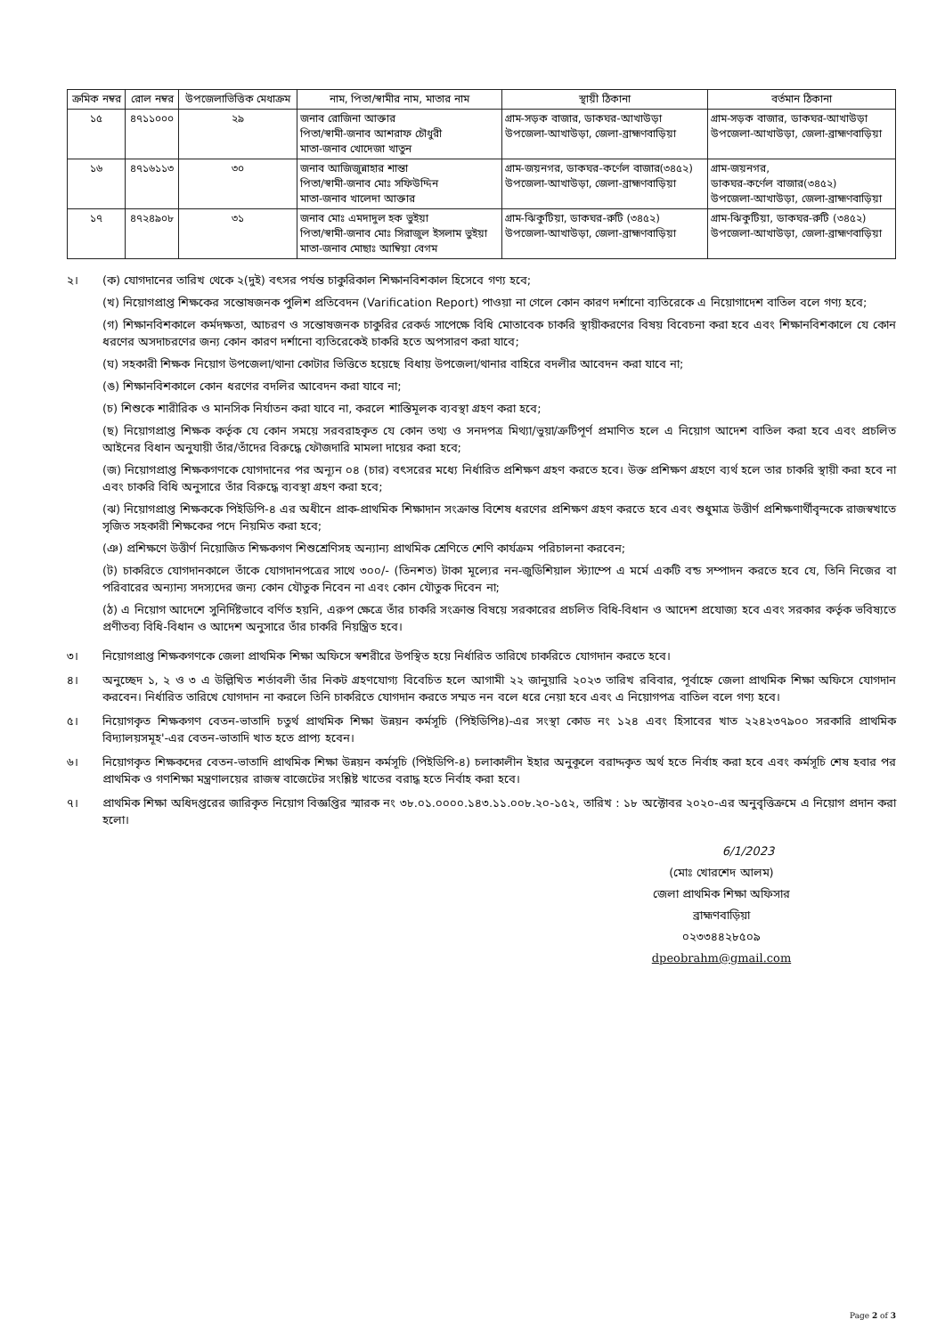| ক্রমিক নম্বর | রোল নম্বর | উপজেলাভিত্তিক মেধাক্রম | নাম, পিতা/স্বামীর নাম, মাতার নাম | স্থায়ী ঠিকানা | বর্তমান ঠিকানা |
| --- | --- | --- | --- | --- | --- |
| ১৫ | ৪৭১১০০০ | ২৯ | জনাব রোজিনা আক্তার পিতা/স্বামী-জনাব আশরাফ চৌধুরী মাতা-জনাব খোদেজা খাতুন | গ্রাম-সড়ক বাজার, ডাকঘর-আখাউড়া উপজেলা-আখাউড়া, জেলা-ব্রাহ্মণবাড়িয়া | গ্রাম-সড়ক বাজার, ডাকঘর-আখাউড়া উপজেলা-আখাউড়া, জেলা-ব্রাহ্মণবাড়িয়া |
| ১৬ | ৪৭১৬১১৩ | ৩০ | জনাব আজিজুন্নাহার শান্তা পিতা/স্বামী-জনাব মোঃ সফিউদ্দিন মাতা-জনাব খালেদা আক্তার | গ্রাম-জয়নগর, ডাকঘর-কর্ণেল বাজার(৩৪৫২) উপজেলা-আখাউড়া, জেলা-ব্রাহ্মণবাড়িয়া | গ্রাম-জয়নগর, ডাকঘর-কর্ণেল বাজার(৩৪৫২) উপজেলা-আখাউড়া, জেলা-ব্রাহ্মণবাড়িয়া |
| ১৭ | ৪৭২৪৯০৮ | ৩১ | জনাব মোঃ এমদাদুল হক ভুইয়া পিতা/স্বামী-জনাব মোঃ সিরাজুল ইসলাম ভুইয়া মাতা-জনাব মোছাঃ আম্বিয়া বেগম | গ্রাম-ঝিকুটিয়া, ডাকঘর-রুটি (৩৪৫২) উপজেলা-আখাউড়া, জেলা-ব্রাহ্মণবাড়িয়া | গ্রাম-ঝিকুটিয়া, ডাকঘর-রুটি (৩৪৫২) উপজেলা-আখাউড়া, জেলা-ব্রাহ্মণবাড়িয়া |
২। (ক) যোগদানের তারিখ থেকে ২(দুই) বৎসর পর্যন্ত চাকুরিকাল শিক্ষানবিশকাল হিসেবে গণ্য হবে;
(খ) নিয়োগপ্রাপ্ত শিক্ষকের সন্তোষজনক পুলিশ প্রতিবেদন (Varification Report) পাওয়া না গেলে কোন কারণ দর্শানো ব্যতিরেকে এ নিয়োগাদেশ বাতিল বলে গণ্য হবে;
(গ) শিক্ষানবিশকালে কর্মদক্ষতা, আচরণ ও সন্তোষজনক চাকুরির রেকর্ড সাপেক্ষে বিধি মোতাবেক চাকরি স্থায়ীকরণের বিষয় বিবেচনা করা হবে এবং শিক্ষানবিশকালে যে কোন ধরণের অসদাচরণের জন্য কোন কারণ দর্শানো ব্যতিরেকেই চাকরি হতে অপসারণ করা যাবে;
(ঘ) সহকারী শিক্ষক নিয়োগ উপজেলা/থানা কোটার ভিত্তিতে হয়েছে বিধায় উপজেলা/থানার বাহিরে বদলীর আবেদন করা যাবে না;
(ঙ) শিক্ষানবিশকালে কোন ধরণের বদলির আবেদন করা যাবে না;
(চ) শিশুকে শারীরিক ও মানসিক নির্যাতন করা যাবে না, করলে শাস্তিমূলক ব্যবস্থা গ্রহণ করা হবে;
(ছ) নিয়োগপ্রাপ্ত শিক্ষক কর্তৃক যে কোন সময়ে সরবরাহকৃত যে কোন তথ্য ও সনদপত্র মিথ্যা/ভুয়া/ত্রুটিপূর্ণ প্রমাণিত হলে এ নিয়োগ আদেশ বাতিল করা হবে এবং প্রচলিত আইনের বিধান অনুযায়ী তাঁর/তাঁদের বিরুদ্ধে ফৌজদারি মামলা দায়ের করা হবে;
(জ) নিয়োগপ্রাপ্ত শিক্ষকগণকে যোগদানের পর অন্যূন ০৪ (চার) বৎসরের মধ্যে নির্ধারিত প্রশিক্ষণ গ্রহণ করতে হবে। উক্ত প্রশিক্ষণ গ্রহণে ব্যর্থ হলে তার চাকরি স্থায়ী করা হবে না এবং চাকরি বিধি অনুসারে তাঁর বিরুদ্ধে ব্যবস্থা গ্রহণ করা হবে;
(ঝ) নিয়োগপ্রাপ্ত শিক্ষককে পিইডিপি-৪ এর অধীনে প্রাক-প্রাথমিক শিক্ষাদান সংক্রান্ত বিশেষ ধরণের প্রশিক্ষণ গ্রহণ করতে হবে এবং শুধুমাত্র উত্তীর্ণ প্রশিক্ষণার্থীবৃন্দকে রাজস্বখাতে সৃজিত সহকারী শিক্ষকের পদে নিয়মিত করা হবে;
(ঞ) প্রশিক্ষণে উত্তীর্ণ নিয়োজিত শিক্ষকগণ শিশুশ্রেণিসহ অন্যান্য প্রাথমিক শ্রেণিতে শেণি কার্যক্রম পরিচালনা করবেন;
(ট) চাকরিতে যোগদানকালে তাঁকে যোগদানপত্রের সাথে ৩০০/- (তিনশত) টাকা মূল্যের নন-জুডিশিয়াল স্ট্যাম্পে এ মর্মে একটি বন্ড সম্পাদন করতে হবে যে, তিনি নিজের বা পরিবারের অন্যান্য সদস্যদের জন্য কোন যৌতুক নিবেন না এবং কোন যৌতুক দিবেন না;
(ঠ) এ নিয়োগ আদেশে সুনির্দিষ্টভাবে বর্ণিত হয়নি, এরুপ ক্ষেত্রে তাঁর চাকরি সংক্রান্ত বিষয়ে সরকারের প্রচলিত বিধি-বিধান ও আদেশ প্রযোজ্য হবে এবং সরকার কর্তৃক ভবিষ্যতে প্রণীতব্য বিধি-বিধান ও আদেশ অনুসারে তাঁর চাকরি নিয়ন্ত্রিত হবে।
৩। নিয়োগপ্রাপ্ত শিক্ষকগণকে জেলা প্রাথমিক শিক্ষা অফিসে স্বশরীরে উপস্থিত হয়ে নির্ধারিত তারিখে চাকরিতে যোগদান করতে হবে।
৪। অনুচ্ছেদ ১, ২ ও ৩ এ উল্লিখিত শর্তাবলী তাঁর নিকট গ্রহণযোগ্য বিবেচিত হলে আগামী ২২ জানুয়ারি ২০২৩ তারিখ রবিবার, পূর্বাহ্নে জেলা প্রাথমিক শিক্ষা অফিসে যোগদান করবেন। নির্ধারিত তারিখে যোগদান না করলে তিনি চাকরিতে যোগদান করতে সম্মত নন বলে ধরে নেয়া হবে এবং এ নিয়োগপত্র বাতিল বলে গণ্য হবে।
৫। নিয়োগকৃত শিক্ষকগণ বেতন-ভাতাদি চতুর্থ প্রাথমিক শিক্ষা উন্নয়ন কর্মসূচি (পিইডিপি৪)-এর সংস্থা কোড নং ১২৪ এবং হিসাবের খাত ২২৪২৩৭৯০০ সরকারি প্রাথমিক বিদ্যালয়সমূহ'-এর বেতন-ভাতাদি খাত হতে প্রাপ্য হবেন।
৬। নিয়োগকৃত শিক্ষকদের বেতন-ভাতাদি প্রাথমিক শিক্ষা উন্নয়ন কর্মসূচি (পিইডিপি-৪) চলাকালীন ইহার অনুকূলে বরাদ্দকৃত অর্থ হতে নির্বাহ করা হবে এবং কর্মসূচি শেষ হবার পর প্রাথমিক ও গণশিক্ষা মন্ত্রণালয়ের রাজস্ব বাজেটের সংশ্লিষ্ট খাতের বরাদ্ধ হতে নির্বাহ করা হবে।
৭। প্রাথমিক শিক্ষা অধিদপ্তরের জারিকৃত নিয়োগ বিজ্ঞপ্তির স্মারক নং ৩৮.০১.০০০০.১৪৩.১১.০০৮.২০-১৫২, তারিখ : ১৮ অক্টোবর ২০২০-এর অনুবৃত্তিক্রমে এ নিয়োগ প্রদান করা হলো।
6/1/2023
(মোঃ খোরশেদ আলম)
জেলা প্রাথমিক শিক্ষা অফিসার
ব্রাহ্মণবাড়িয়া
০২৩৩৪৪২৮৫০৯
dpeobrahm@gmail.com
Page 2 of 3